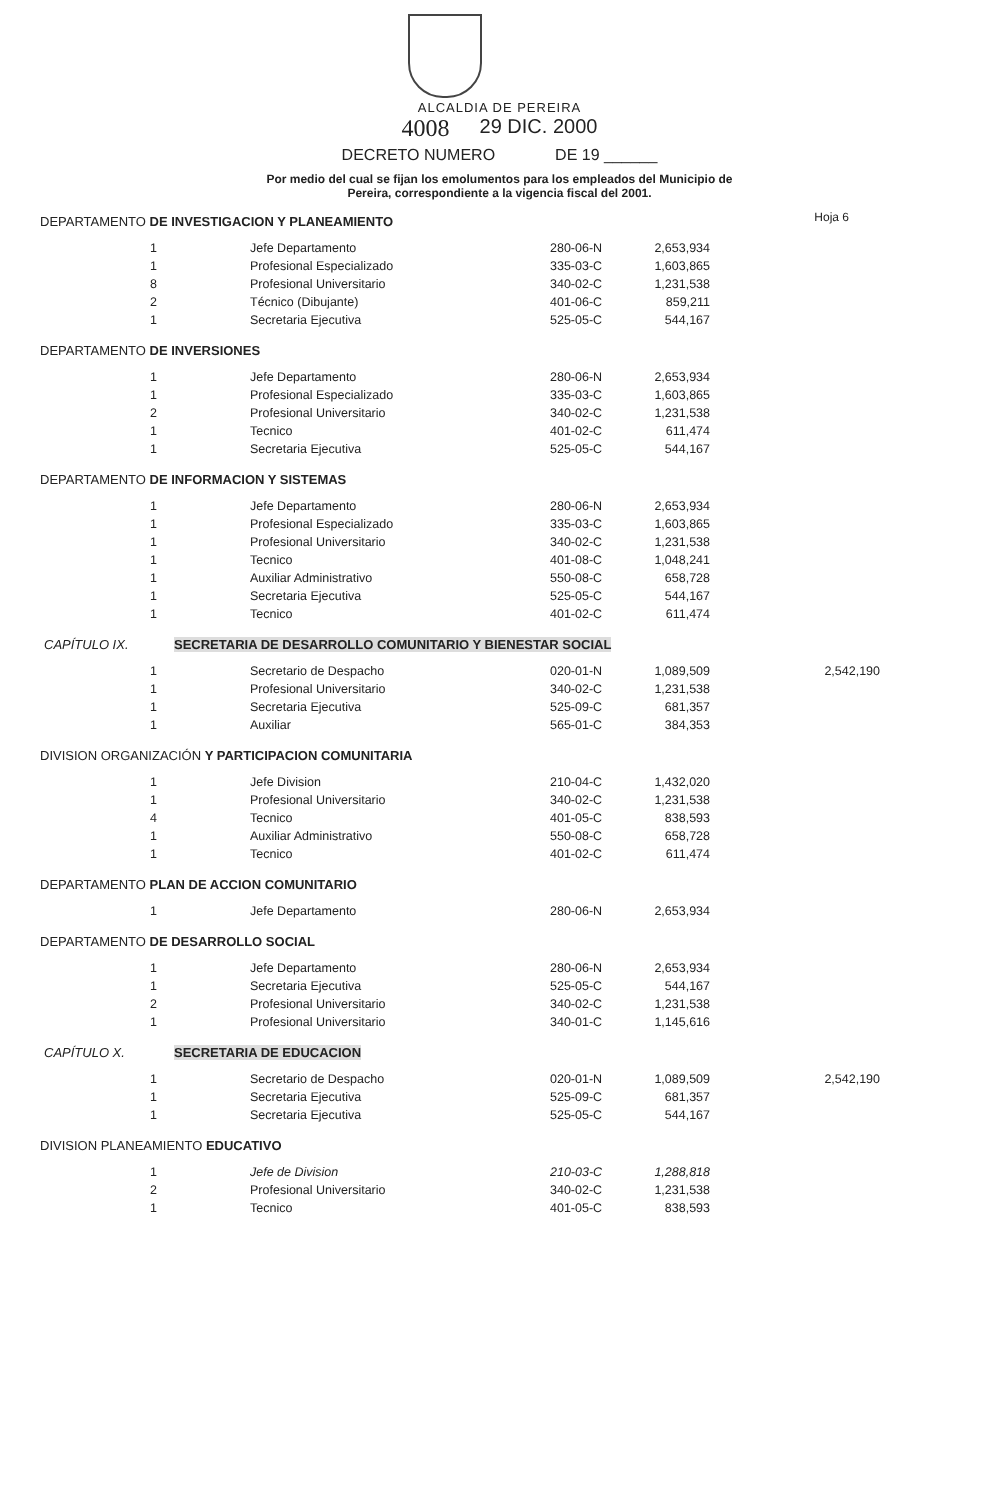Hoja 6
ALCALDIA DE PEREIRA
4008 29 DIC. 2000
DECRETO NUMERO DE 19 ______
Por medio del cual se fijan los emolumentos para los empleados del Municipio de
Pereira, correspondiente a la vigencia fiscal del 2001.
DEPARTAMENTO DE INVESTIGACION Y PLANEAMIENTO
| 1 | Jefe Departamento | 280-06-N | 2,653,934 |
| 1 | Profesional Especializado | 335-03-C | 1,603,865 |
| 8 | Profesional Universitario | 340-02-C | 1,231,538 |
| 2 | Técnico (Dibujante) | 401-06-C | 859,211 |
| 1 | Secretaria Ejecutiva | 525-05-C | 544,167 |
DEPARTAMENTO DE INVERSIONES
| 1 | Jefe Departamento | 280-06-N | 2,653,934 |
| 1 | Profesional Especializado | 335-03-C | 1,603,865 |
| 2 | Profesional Universitario | 340-02-C | 1,231,538 |
| 1 | Tecnico | 401-02-C | 611,474 |
| 1 | Secretaria Ejecutiva | 525-05-C | 544,167 |
DEPARTAMENTO DE INFORMACION Y SISTEMAS
| 1 | Jefe Departamento | 280-06-N | 2,653,934 |
| 1 | Profesional Especializado | 335-03-C | 1,603,865 |
| 1 | Profesional Universitario | 340-02-C | 1,231,538 |
| 1 | Tecnico | 401-08-C | 1,048,241 |
| 1 | Auxiliar Administrativo | 550-08-C | 658,728 |
| 1 | Secretaria Ejecutiva | 525-05-C | 544,167 |
| 1 | Tecnico | 401-02-C | 611,474 |
CAPÍTULO IX. SECRETARIA DE DESARROLLO COMUNITARIO Y BIENESTAR SOCIAL
| 1 | Secretario de Despacho | 020-01-N | 1,089,509 | 2,542,190 |
| 1 | Profesional Universitario | 340-02-C | 1,231,538 | |
| 1 | Secretaria Ejecutiva | 525-09-C | 681,357 | |
| 1 | Auxiliar | 565-01-C | 384,353 | |
DIVISION ORGANIZACIÓN Y PARTICIPACION COMUNITARIA
| 1 | Jefe Division | 210-04-C | 1,432,020 |
| 1 | Profesional Universitario | 340-02-C | 1,231,538 |
| 4 | Tecnico | 401-05-C | 838,593 |
| 1 | Auxiliar Administrativo | 550-08-C | 658,728 |
| 1 | Tecnico | 401-02-C | 611,474 |
DEPARTAMENTO PLAN DE ACCION COMUNITARIO
| 1 | Jefe Departamento | 280-06-N | 2,653,934 |
DEPARTAMENTO DE DESARROLLO SOCIAL
| 1 | Jefe Departamento | 280-06-N | 2,653,934 |
| 1 | Secretaria Ejecutiva | 525-05-C | 544,167 |
| 2 | Profesional Universitario | 340-02-C | 1,231,538 |
| 1 | Profesional Universitario | 340-01-C | 1,145,616 |
CAPÍTULO X. SECRETARIA DE EDUCACION
| 1 | Secretario de Despacho | 020-01-N | 1,089,509 | 2,542,190 |
| 1 | Secretaria Ejecutiva | 525-09-C | 681,357 | |
| 1 | Secretaria Ejecutiva | 525-05-C | 544,167 | |
DIVISION PLANEAMIENTO EDUCATIVO
| 1 | Jefe de Division | 210-03-C | 1,288,818 |
| 2 | Profesional Universitario | 340-02-C | 1,231,538 |
| 1 | Tecnico | 401-05-C | 838,593 |